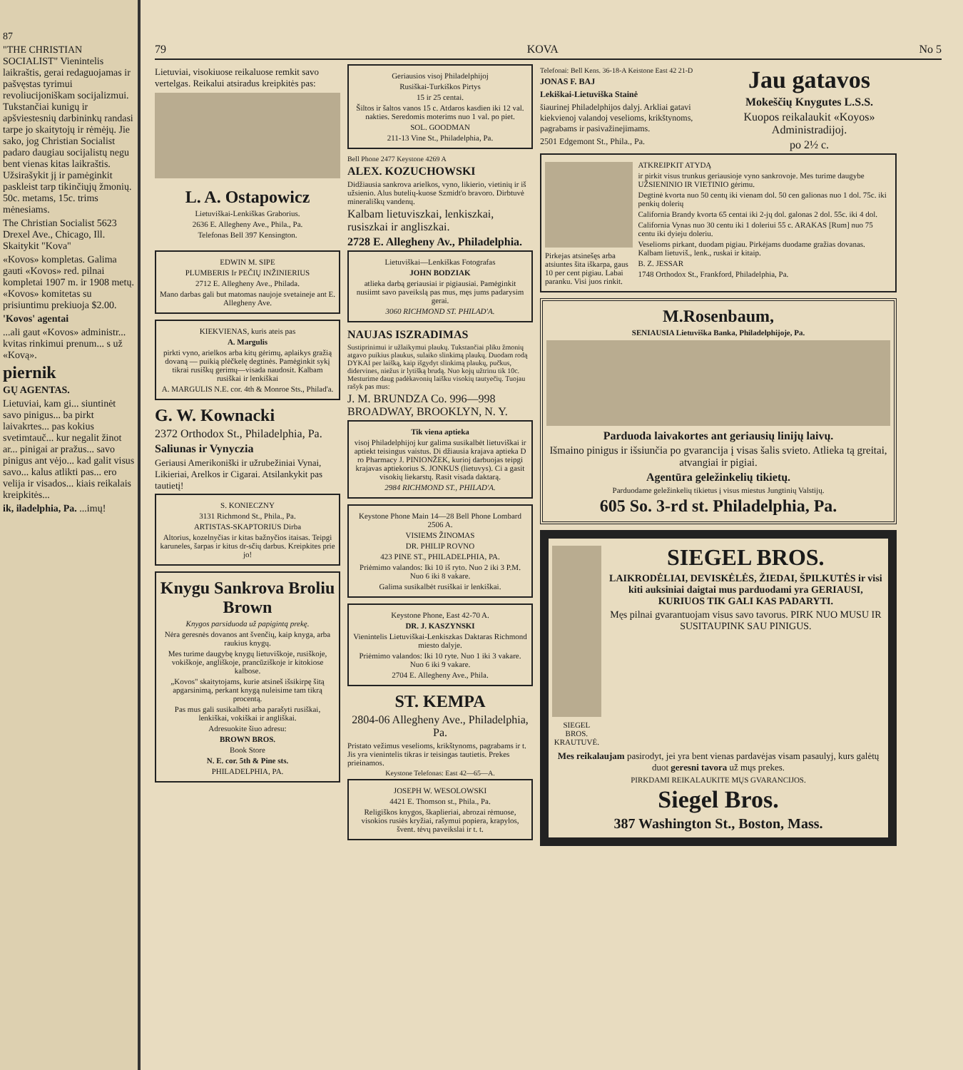87
"THE CHRISTIAN SOCIALIST" Vienintelis laikraštis, gerai redaguojamas ir pašvęstas tyrimui revoliucijoniškam socijalizmui. Tukstančiai kunigų ir apšviestesnių darbininkų randasi tarpe jo skaitytojų ir rėmėjų. Jie sako, jog Christian Socialist padaro daugiau socijalistų negu bent vienas kitas laikraštis. Užsirašykit jį ir pamėginkit paskleist tarp tikinčiųjų žmonių. 50c. metams, 15c. trims mėnesiams.
The Christian Socialist 5623 Drexel Ave., Chicago, Ill. Skaitykit "Kova"
«Kovos» kompletas. Galima gauti «Kovos» red. pilnai kompletai 1907 m. ir 1908 metų. «Kovos» komitetas su prisiuntimu prekiuoja $2.00.
'Kovos' agentai
...ali gaut «Kovos» administr... kvitas rinkimui prenum... s už «Kovą».
piernik
GŲ AGENTAS.
Lietuviai, kam gi... siuntinėt savo pinigus... ba pirkt laivakrtes... pas kokius svetimtauč... kur negalit žinot ar... pinigai ar pražus... savo pinigus ant vėjo... kad galit visus savo... kalus atlikti pas... ero velija ir visados... kiais reikalais kreipkitės...
ik, iladelphia, Pa. ...imų!
79 KOVA No 5
Lietuviai, visokiuose reikaluose remkit savo vertelgas. Reikalui atsiradus kreipkitės pas:
L. A. Ostapowicz
Lietuviškai-Lenkiškas Graborius.
2636 E. Allegheny Ave., Phila., Pa.
Telefonas Bell 397 Kensington.
EDWIN M. SIPE
PLUMBERIS Ir PEČIŲ INŽINIERIUS
2712 E. Allegheny Ave., Philada.
Mano darbas gali but matomas naujoje svetaineje ant E. Allegheny Ave.
KIEKVIENAS, kuris ateis pas
A. Margulis
pirkti vyno, arielkos arba kitų gėrimų, aplaikys gražią dovaną — puikią plėčkelę degtinės. Pamėginkit sykį tikrai rusiškų gerimų—visada naudosit. Kalbam rusiškai ir lenkiškai
A. MARGULIS N.E. cor. 4th & Monroe Sts., Philad'a.
G. W. Kownacki
2372 Orthodox St., Philadelphia, Pa.
Saliunas ir Vynyczia
Geriausi Amerikoniški ir užrubežiniai Vynai, Likieriai, Arelkos ir Cigarai. Atsilankykit pas tautietį!
S. KONIECZNY
3131 Richmond St., Phila., Pa.
ARTISTAS-SKAPTORIUS Dirba
Altorius, kozelnyčias ir kitas bažnyčios itaisas. Teipgi karuneles, šarpas ir kitus dr-sčių darbus. Kreipkites prie jo!
Knygu Sankrova Broliu Brown
Knygos parsiduoda už papigintą prekę.
Nėra geresnės dovanos ant švenčių, kaip knyga, arba raukius knygų.
Mes turime daugybę knygų lietuviškoje, rusiškoje, vokiškoje, angliškoje, prancūziškoje ir kitokiose kalbose.
„Kovos" skaitytojams, kurie atsineš išsikirpę šitą apgarsinimą, perkant knygą nuleisime tam tikrą procentą.
Pas mus gali susikalbėti arba parašyti rusiškai, lenkiškai, vokiškai ir angliškai.
Adresuokite šiuo adresu:
BROWN BROS.
Book Store
N. E. cor. 5th & Pine sts.
PHILADELPHIA, PA.
Geriausios visoj Philadelphijoj
Rusiškai-Turkiškos Pirtys
15 ir 25 centai.
Šiltos ir šaltos vanos 15 c. Atdaros kasdien iki 12 val. nakties. Seredomis moterims nuo 1 val. po piet.
SOL. GOODMAN
211-13 Vine St., Philadelphia, Pa.
Bell Phone 2477 Keystone 4269 A
ALEX. KOZUCHOWSKI
Didžiausia sankrova arielkos, vyno, likierio, vietinių ir iš užsienio. Alus butelių-kuose Szmidt'o bravoro. Dirbtuvė minerališkų vandenų.
Kalbam lietuviszkai, lenkiszkai, rusiszkai ir angliszkai.
2728 E. Allegheny Av., Philadelphia.
Lietuviškai—Lenkiškas Fotografas
JOHN BODZIAK
atlieka darbą geriausiai ir pigiausiai. Pamėginkit nusiimt savo paveikslą pas mus, męs jums padarysim gerai.
3060 RICHMOND ST. PHILAD'A.
NAUJAS ISZRADIMAS
Sustiprinimui ir užlaikymui plaukų. Tukstančiai pliku žmonių atgavo puikius plaukus, sulaiko slinkimą plaukų. Duodam rodą DYKAI per laišką, kaip išgydyt slinkimą plaukų, pučkus, didervines, niežus ir lytišką brudą. Nuo kojų užtrinu tik 10c. Mesturime daug padėkavonių laišku visokių tautyečių. Tuojau rašyk pas mus:
J. M. BRUNDZA Co. 996—998 BROADWAY, BROOKLYN, N. Y.
Tik viena aptieka
visoj Philadelphijoj kur galima susikalbėt lietuviškai ir aptiekt teisingus vaistus. Di džiausia krajava aptieka D ro Pharmacy J. PINIONŽEK, kurioj darbuojas teipgi krajavas aptiekorius S. JONKUS (lietuvys). Ci a gasit visokių liekarstų. Rasit visada daktarą.
2984 RICHMOND ST., PHILAD'A.
Keystone Phone Main 14—28 Bell Phone Lombard 2506 A.
VISIEMS ŽINOMAS
DR. PHILIP ROVNO
423 PINE ST., PHILADELPHIA, PA.
Priėmimo valandos: Iki 10 iš ryto. Nuo 2 iki 3 P.M. Nuo 6 iki 8 vakare.
Galima susikalbėt rusiškai ir lenkiškai.
Keystone Phone, East 42-70 A.
DR. J. KASZYNSKI
Vienintelis Lietuviškai-Lenkiszkas Daktaras Richmond miesto dalyje.
Priėmimo valandos: Iki 10 ryte. Nuo 1 iki 3 vakare. Nuo 6 iki 9 vakare.
2704 E. Allegheny Ave., Phila.
ST. KEMPA
2804-06 Allegheny Ave., Philadelphia, Pa.
Pristato vežimus veselioms, krikštynoms, pagrabams ir t. Jis yra vienintelis tikras ir teisingas tautietis. Prekes prieinamos.
Keystone Telefonas: East 42—65—A.
JOSEPH W. WESOLOWSKI
4421 E. Thomson st., Phila., Pa.
Religiškos knygos, škaplieriai, abrozai rėmuose, visokios rusiės kryžiai, rašymui popiera, krapylos, švent. tėvų paveikslai ir t. t.
Telefonai: Bell Kens. 36-18-A Keistone East 42 21-D
JONAS F. BAJ
Lekiškai-Lietuviška Stainė
šiaurinej Philadelphijos dalyj. Arkliai gatavi kiekvienoj valandoj veselioms, krikštynoms, pagrabams ir pasivažinejimams.
2501 Edgemont St., Phila., Pa.
Jau gatavos
Mokeščių Knygutes L.S.S.
Kuopos reikalaukit «Koyos» Administradijoj.
po 2½ c.
Pirkejas atsinešęs arba atsiuntes šita iškarpa, gaus 10 per cent pigiau. Labai paranku. Visi juos rinkit.
ATKREIPKIT ATYDĄ
ir pirkit visus trunkus geriausioje vyno sankrovoje. Mes turime daugybe UŽSIENINIO IR VIETINIO gėrimu.
Degtinė kvorta nuo 50 centų iki vienam dol. 50 cen galionas nuo 1 dol. 75c. iki penkių dolerių
California Brandy kvorta 65 centai iki 2-jų dol. galonas 2 dol. 55c. iki 4 dol.
California Vynas nuo 30 centu iki 1 doleriui 55 c. ARAKAS [Rum] nuo 75 centu iki dyieju doleriu.
Veselioms pirkant, duodam pigiau. Pirkėjams duodame gražias dovanas. Kalbam lietuviš., lenk., ruskai ir kitaip.
B. Z. JESSAR
1748 Orthodox St., Frankford, Philadelphia, Pa.
M.Rosenbaum,
SENIAUSIA Lietuviška Banka, Philadelphijoje, Pa.
Parduoda laivakortes ant geriausių linijų laivų.
Išmaino pinigus ir išsiunčia po gvarancija į visas šalis svieto. Atlieka tą greitai, atvangiai ir pigiai.
Agentūra geležinkelių tikietų.
Parduodame geležinkelių tikietus į visus miestus Jungtinių Valstijų.
605 So. 3-rd st. Philadelphia, Pa.
SIEGEL BROS. KRAUTUVĖ.
SIEGEL BROS.
LAIKRODĖLIAI, DEVISKĖLĖS, ŽIEDAI, ŠPILKUTĖS ir visi kiti auksiniai daigtai mus parduodami yra GERIAUSI, KURIUOS TIK GALI KAS PADARYTI.
Męs pilnai gvarantuojam visus savo tavorus. PIRK NUO MUSU IR SUSITAUPINK SAU PINIGUS.
Mes reikalaujam pasirodyt, jei yra bent vienas pardavėjas visam pasaulyj, kurs galėtų duot geresni tavora už mųs prekes.
PIRKDAMI REIKALAUKITE MŲS GVARANCIJOS.
Siegel Bros.
387 Washington St., Boston, Mass.